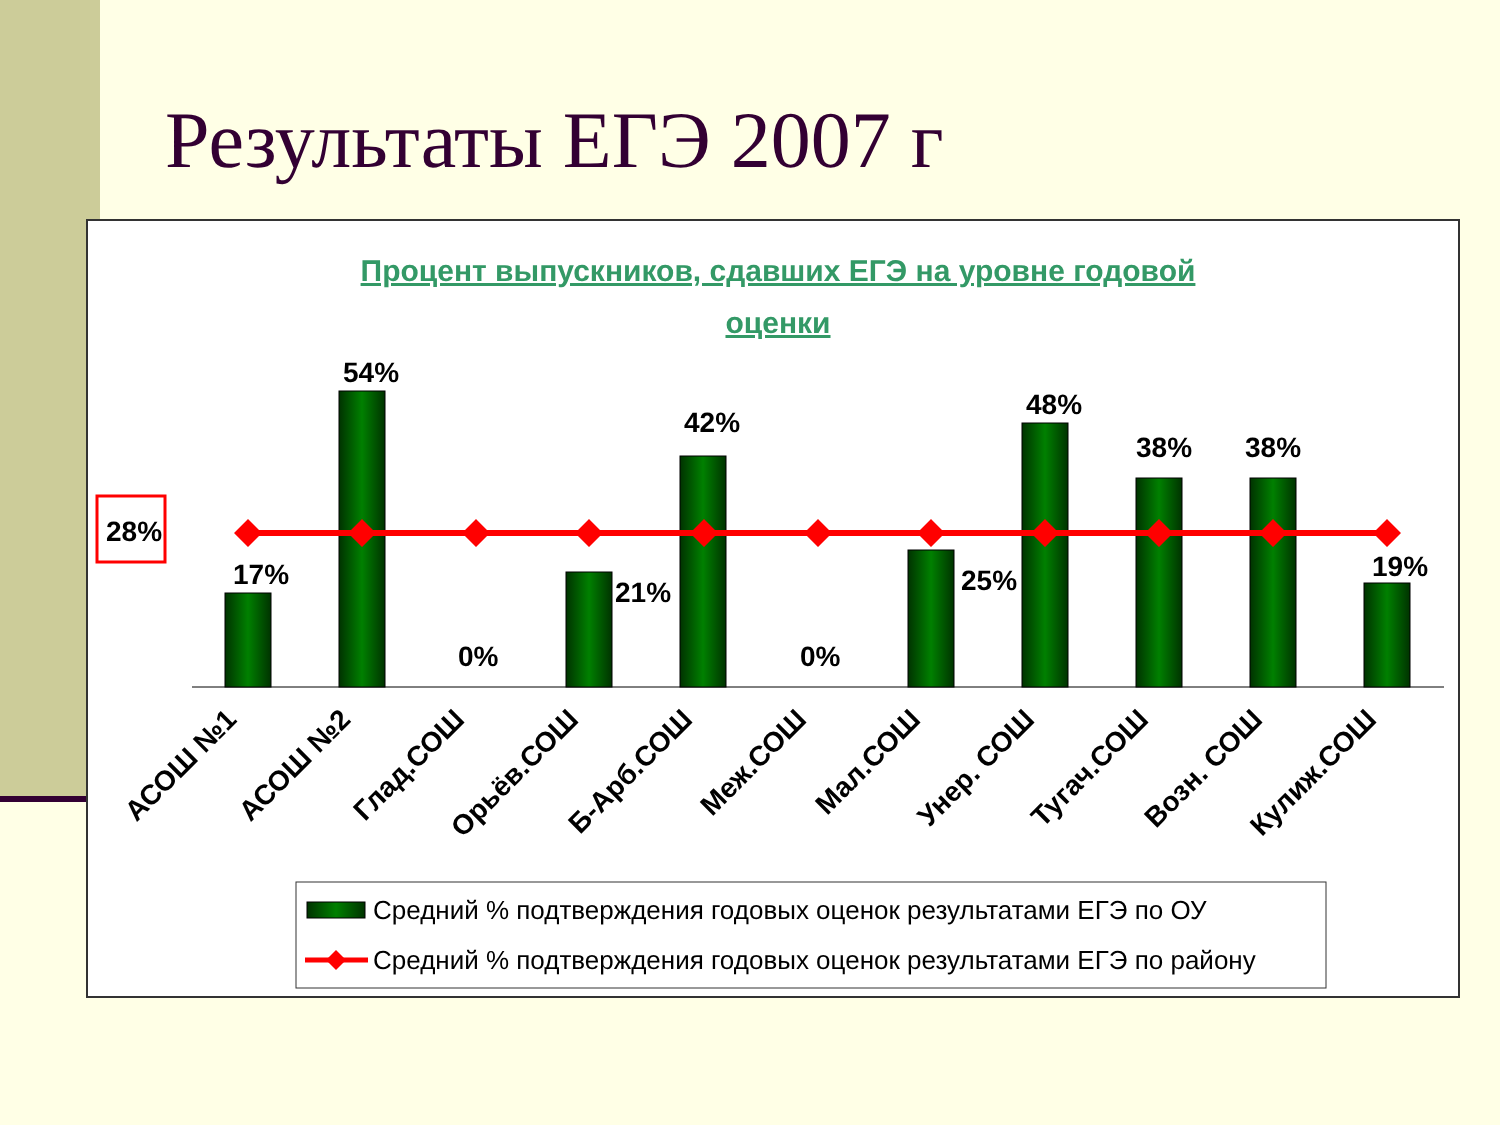Результаты ЕГЭ 2007 г
Процент выпускников, сдавших ЕГЭ на уровне годовой
оценки
28%
17%
54%
0%
21%
42%
0%
25%
48%
38%
38%
19%
АСОШ №1
АСОШ №2
Глад.СОШ
Орьёв.СОШ
Б-Арб.СОШ
Меж.СОШ
Мал.СОШ
Унер. СОШ
Тугач.СОШ
Возн. СОШ
Кулиж.СОШ
Средний % подтверждения годовых оценок результатами ЕГЭ по ОУ
Средний % подтверждения годовых оценок результатами ЕГЭ по району